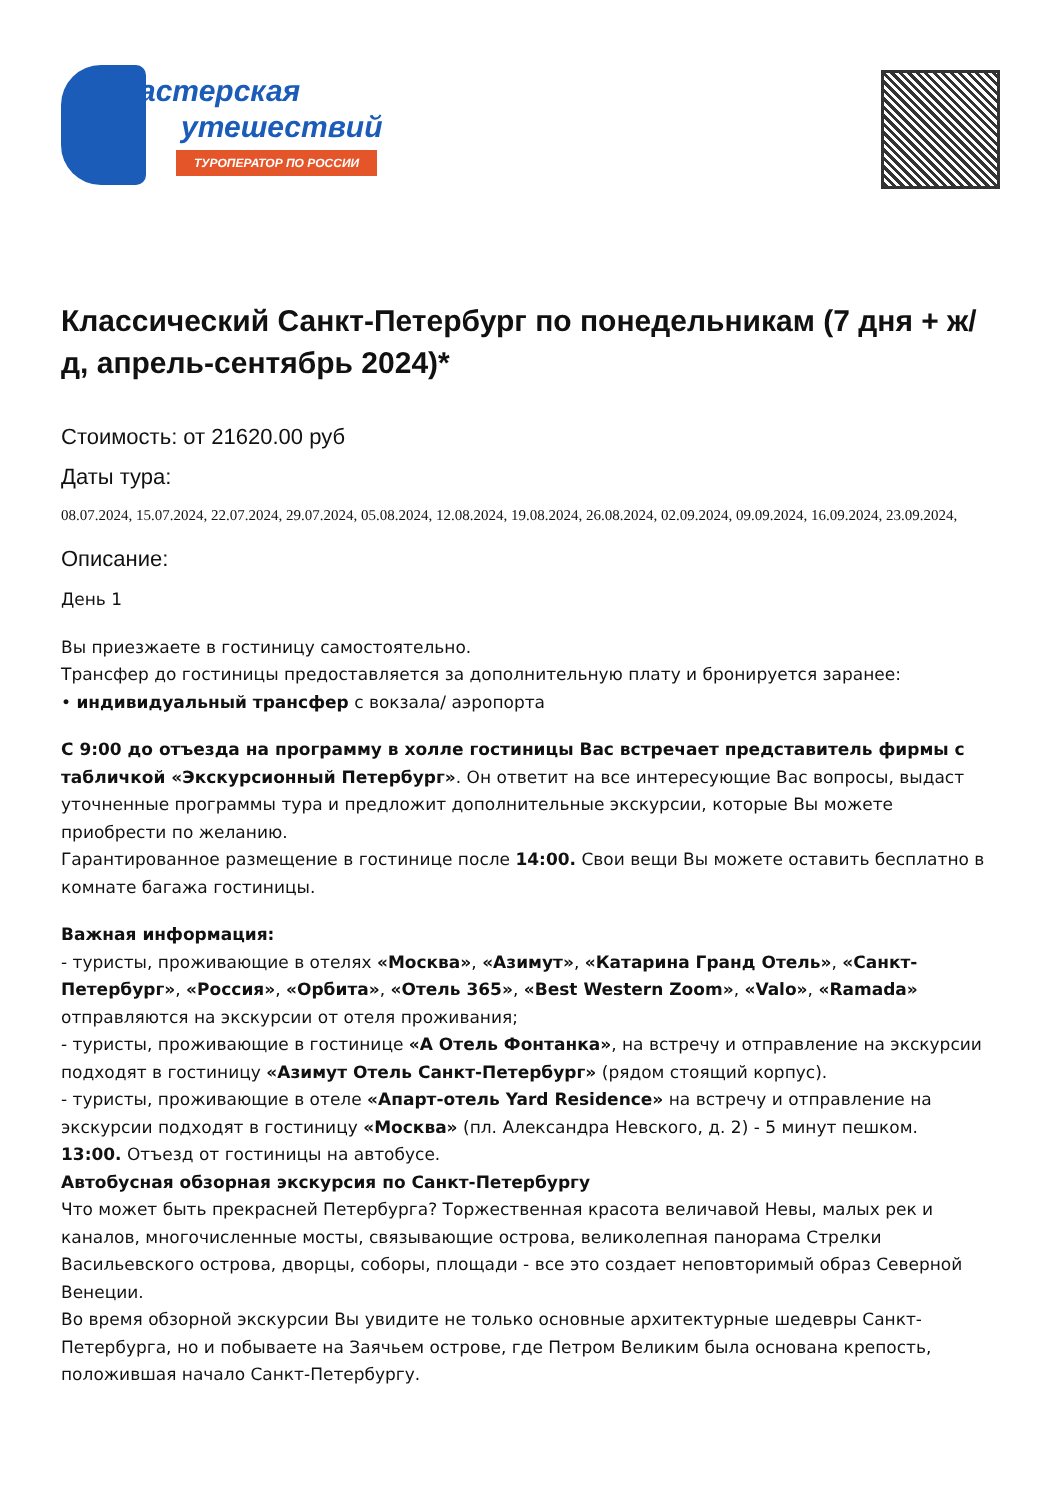астерская
утешествий
ТУРОПЕРАТОР ПО РОССИИ
Классический Санкт-Петербург по понедельникам (7 дня + ж/д, апрель-сентябрь 2024)*
Стоимость: от 21620.00 руб
Даты тура:
08.07.2024, 15.07.2024, 22.07.2024, 29.07.2024, 05.08.2024, 12.08.2024, 19.08.2024, 26.08.2024, 02.09.2024, 09.09.2024, 16.09.2024, 23.09.2024,
Описание:
День 1
Вы приезжаете в гостиницу самостоятельно.
Трансфер до гостиницы предоставляется за дополнительную плату и бронируется заранее:
• индивидуальный трансфер с вокзала/ аэропорта
С 9:00 до отъезда на программу в холле гостиницы Вас встречает представитель фирмы с табличкой «Экскурсионный Петербург». Он ответит на все интересующие Вас вопросы, выдаст уточненные программы тура и предложит дополнительные экскурсии, которые Вы можете приобрести по желанию.
Гарантированное размещение в гостинице после 14:00. Свои вещи Вы можете оставить бесплатно в комнате багажа гостиницы.
Важная информация:
- туристы, проживающие в отелях «Москва», «Азимут», «Катарина Гранд Отель», «Санкт-Петербург», «Россия», «Орбита», «Отель 365», «Best Western Zoom», «Valo», «Ramada» отправляются на экскурсии от отеля проживания;
- туристы, проживающие в гостинице «А Отель Фонтанка», на встречу и отправление на экскурсии подходят в гостиницу «Азимут Отель Санкт-Петербург» (рядом стоящий корпус).
- туристы, проживающие в отеле «Апарт-отель Yard Residence» на встречу и отправление на экскурсии подходят в гостиницу «Москва» (пл. Александра Невского, д. 2) - 5 минут пешком.
13:00. Отъезд от гостиницы на автобусе.
Автобусная обзорная экскурсия по Санкт-Петербургу
Что может быть прекрасней Петербурга? Торжественная красота величавой Невы, малых рек и каналов, многочисленные мосты, связывающие острова, великолепная панорама Стрелки Васильевского острова, дворцы, соборы, площади - все это создает неповторимый образ Северной Венеции.
Во время обзорной экскурсии Вы увидите не только основные архитектурные шедевры Санкт-Петербурга, но и побываете на Заячьем острове, где Петром Великим была основана крепость, положившая начало Санкт-Петербургу.